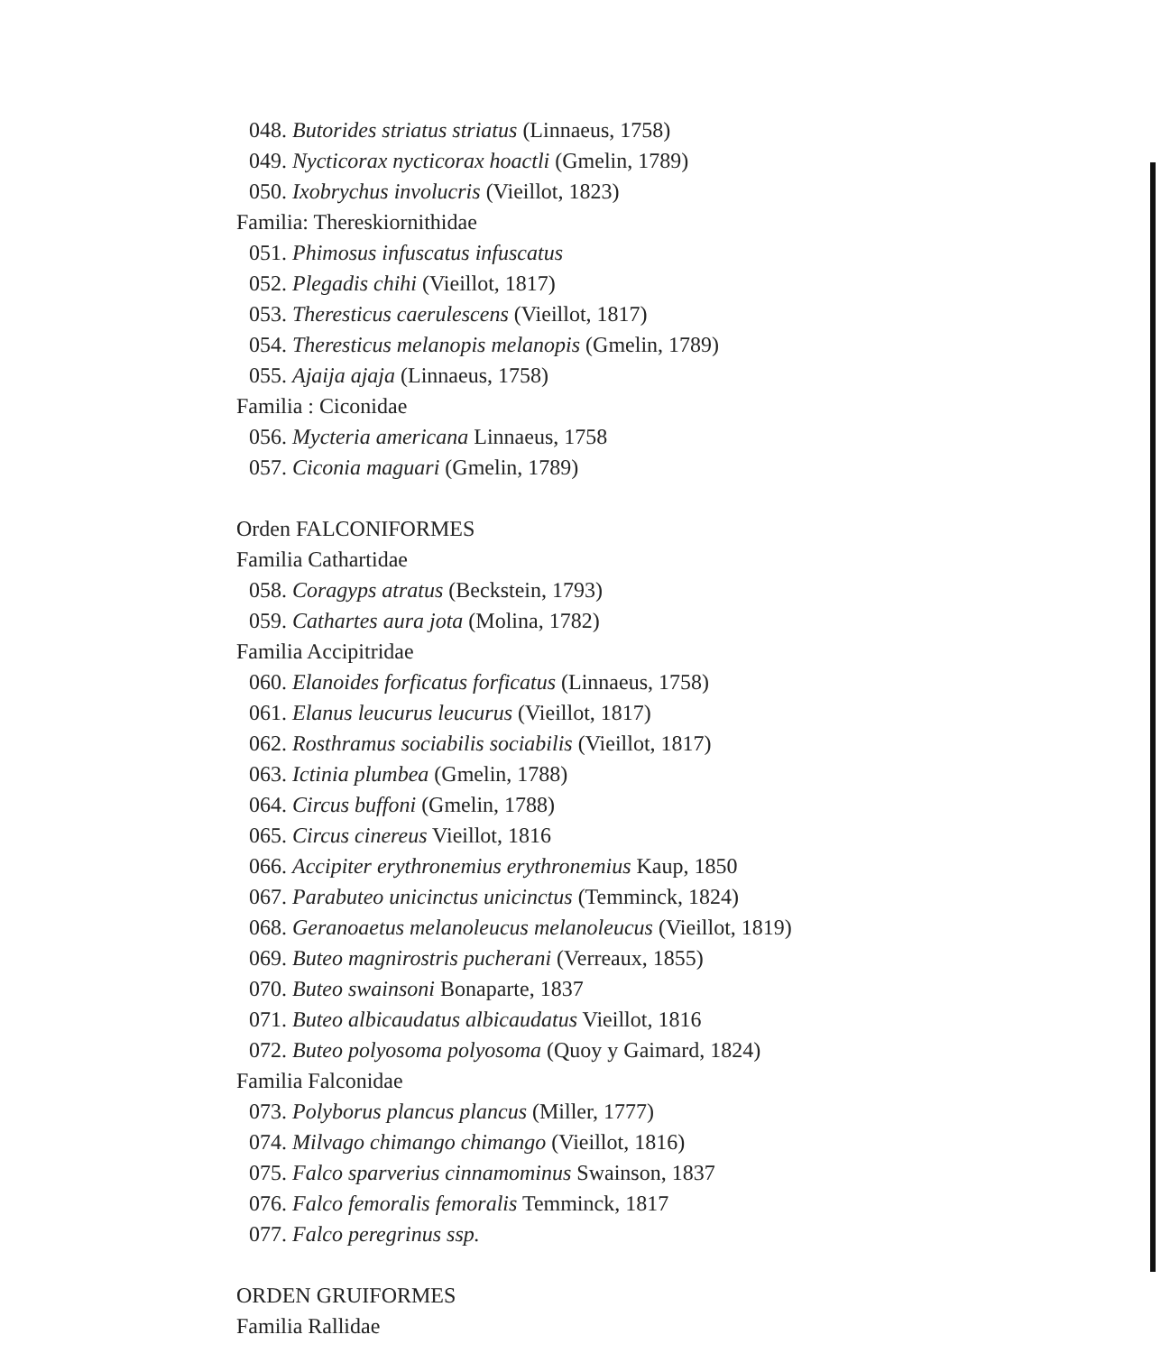048. Butorides striatus striatus (Linnaeus, 1758)
049. Nycticorax nycticorax hoactli (Gmelin, 1789)
050. Ixobrychus involucris (Vieillot, 1823)
Familia: Thereskiornithidae
051. Phimosus infuscatus infuscatus
052. Plegadis chihi (Vieillot, 1817)
053. Theresticus caerulescens (Vieillot, 1817)
054. Theresticus melanopis melanopis (Gmelin, 1789)
055. Ajaija ajaja (Linnaeus, 1758)
Familia : Ciconidae
056. Mycteria americana Linnaeus, 1758
057. Ciconia maguari (Gmelin, 1789)
Orden FALCONIFORMES
Familia Cathartidae
058. Coragyps atratus (Beckstein, 1793)
059. Cathartes aura jota (Molina, 1782)
Familia Accipitridae
060. Elanoides forficatus forficatus (Linnaeus, 1758)
061. Elanus leucurus leucurus (Vieillot, 1817)
062. Rosthramus sociabilis sociabilis (Vieillot, 1817)
063. Ictinia plumbea (Gmelin, 1788)
064. Circus buffoni (Gmelin, 1788)
065. Circus cinereus Vieillot, 1816
066. Accipiter erythronemius erythronemius Kaup, 1850
067. Parabuteo unicinctus unicinctus (Temminck, 1824)
068. Geranoaetus melanoleucus melanoleucus (Vieillot, 1819)
069. Buteo magnirostris pucherani (Verreaux, 1855)
070. Buteo swainsoni Bonaparte, 1837
071. Buteo albicaudatus albicaudatus Vieillot, 1816
072. Buteo polyosoma polyosoma (Quoy y Gaimard, 1824)
Familia Falconidae
073. Polyborus plancus plancus (Miller, 1777)
074. Milvago chimango chimango (Vieillot, 1816)
075. Falco sparverius cinnamominus Swainson, 1837
076. Falco femoralis femoralis Temminck, 1817
077. Falco peregrinus ssp.
ORDEN GRUIFORMES
Familia Rallidae